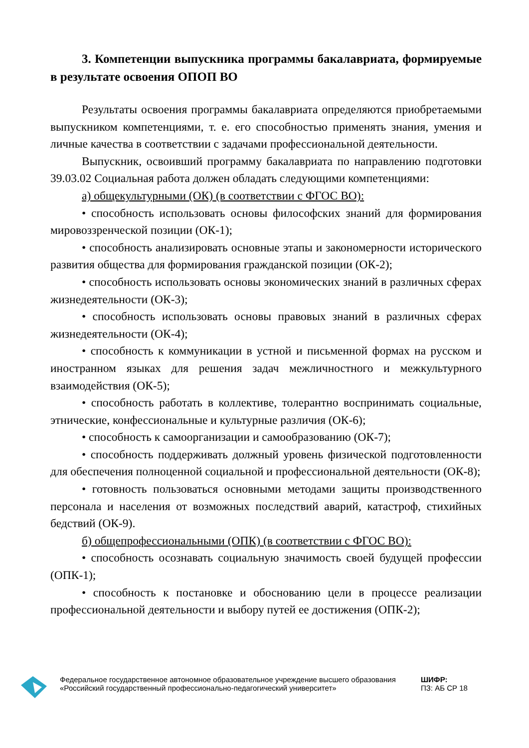3. Компетенции выпускника программы бакалавриата, формируемые в результате освоения ОПОП ВО
Результаты освоения программы бакалавриата определяются приобретаемыми выпускником компетенциями, т. е. его способностью применять знания, умения и личные качества в соответствии с задачами профессиональной деятельности.
Выпускник, освоивший программу бакалавриата по направлению подготовки 39.03.02 Социальная работа должен обладать следующими компетенциями:
а) общекультурными (ОК) (в соответствии с ФГОС ВО):
• способность использовать основы философских знаний для формирования мировоззренческой позиции (ОК-1);
• способность анализировать основные этапы и закономерности исторического развития общества для формирования гражданской позиции (ОК-2);
• способность использовать основы экономических знаний в различных сферах жизнедеятельности (ОК-3);
• способность использовать основы правовых знаний в различных сферах жизнедеятельности (ОК-4);
• способность к коммуникации в устной и письменной формах на русском и иностранном языках для решения задач межличностного и межкультурного взаимодействия (ОК-5);
• способность работать в коллективе, толерантно воспринимать социальные, этнические, конфессиональные и культурные различия (ОК-6);
• способность к самоорганизации и самообразованию (ОК-7);
• способность поддерживать должный уровень физической подготовленности для обеспечения полноценной социальной и профессиональной деятельности (ОК-8);
• готовность пользоваться основными методами защиты производственного персонала и населения от возможных последствий аварий, катастроф, стихийных бедствий (ОК-9).
б) общепрофессиональными (ОПК) (в соответствии с ФГОС ВО):
• способность осознавать социальную значимость своей будущей профессии (ОПК-1);
• способность к постановке и обоснованию цели в процессе реализации профессиональной деятельности и выбору путей ее достижения (ОПК-2);
Федеральное государственное автономное образовательное учреждение высшего образования «Российский государственный профессионально-педагогический университет»
ШИФР:
ПЗ: АБ СР 18